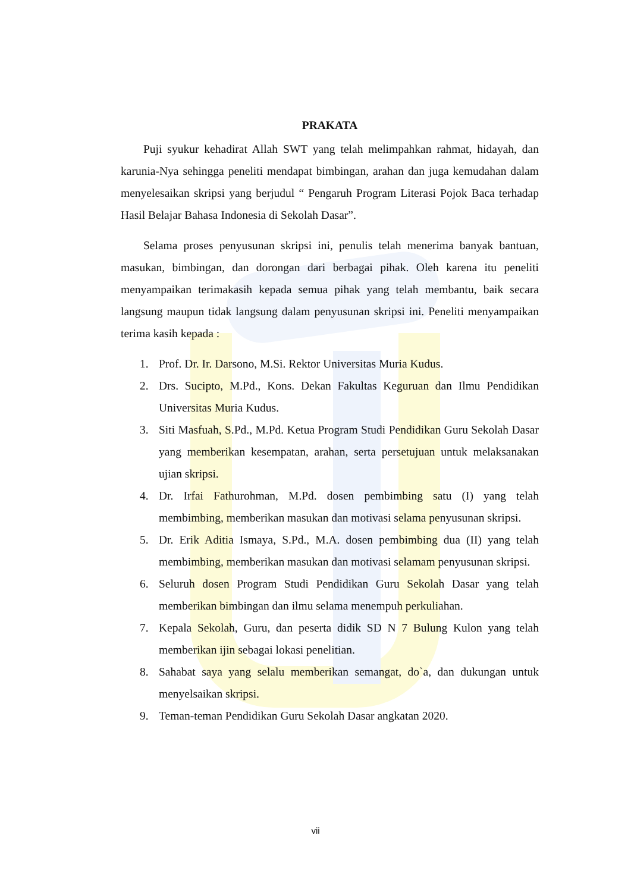PRAKATA
Puji syukur kehadirat Allah SWT yang telah melimpahkan rahmat, hidayah, dan karunia-Nya sehingga peneliti mendapat bimbingan, arahan dan juga kemudahan dalam menyelesaikan skripsi yang berjudul “ Pengaruh Program Literasi Pojok Baca terhadap Hasil Belajar Bahasa Indonesia di Sekolah Dasar”.
Selama proses penyusunan skripsi ini, penulis telah menerima banyak bantuan, masukan, bimbingan, dan dorongan dari berbagai pihak. Oleh karena itu peneliti menyampaikan terimakasih kepada semua pihak yang telah membantu, baik secara langsung maupun tidak langsung dalam penyusunan skripsi ini. Peneliti menyampaikan terima kasih kepada :
1. Prof. Dr. Ir. Darsono, M.Si. Rektor Universitas Muria Kudus.
2. Drs. Sucipto, M.Pd., Kons. Dekan Fakultas Keguruan dan Ilmu Pendidikan Universitas Muria Kudus.
3. Siti Masfuah, S.Pd., M.Pd. Ketua Program Studi Pendidikan Guru Sekolah Dasar yang memberikan kesempatan, arahan, serta persetujuan untuk melaksanakan ujian skripsi.
4. Dr. Irfai Fathurohman, M.Pd. dosen pembimbing satu (I) yang telah membimbing, memberikan masukan dan motivasi selama penyusunan skripsi.
5. Dr. Erik Aditia Ismaya, S.Pd., M.A. dosen pembimbing dua (II) yang telah membimbing, memberikan masukan dan motivasi selamam penyusunan skripsi.
6. Seluruh dosen Program Studi Pendidikan Guru Sekolah Dasar yang telah memberikan bimbingan dan ilmu selama menempuh perkuliahan.
7. Kepala Sekolah, Guru, dan peserta didik SD N 7 Bulung Kulon yang telah memberikan ijin sebagai lokasi penelitian.
8. Sahabat saya yang selalu memberikan semangat, do`a, dan dukungan untuk menyelsaikan skripsi.
9. Teman-teman Pendidikan Guru Sekolah Dasar angkatan 2020.
vii